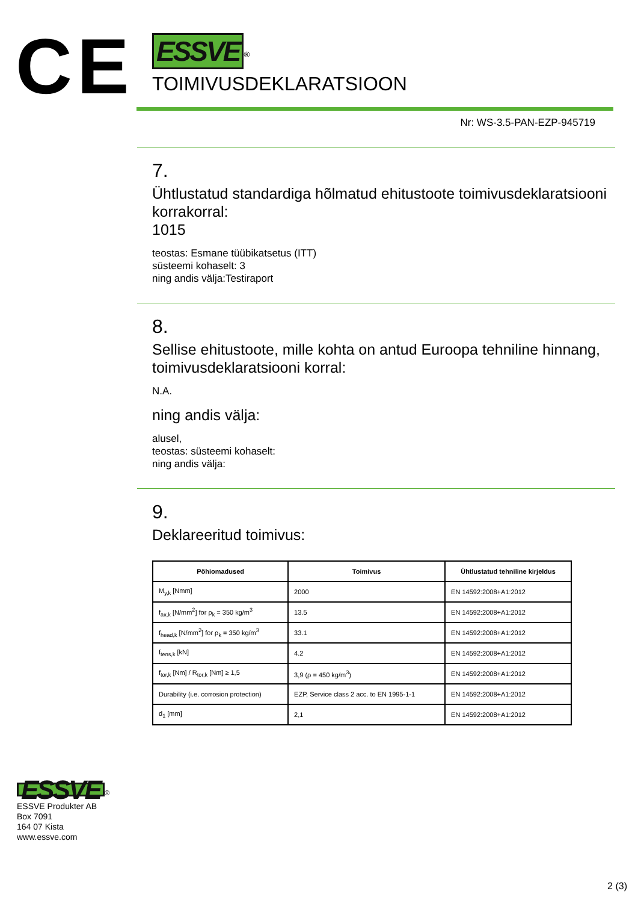CE
ESSVE
<sup>®</sup>
TOIMIVUSDEKLARATSIOON
Nr: WS-3.5-PAN-EZP-945719
7.
Ühtlustatud standardiga hõlmatud ehitustoote toimivusdeklaratsiooni korrakorral:
1015
teostas: Esmane tüübikatsetus (ITT)
süsteemi kohaselt: 3
ning andis välja:Testiraport
8.
Sellise ehitustoote, mille kohta on antud Euroopa tehniline hinnang, toimivusdeklaratsiooni korral:
N.A.
ning andis välja:
alusel,
teostas: süsteemi kohaselt:
ning andis välja:
9.
Deklareeritud toimivus:
| Põhiomadused | Toimivus | Ühtlustatud tehniline kirjeldus |
| --- | --- | --- |
| M<sub>y,k</sub> [Nmm] | 2000 | EN 14592:2008+A1:2012 |
| f<sub>ax,k</sub> [N/mm<sup>2</sup>] for ρ<sub>k</sub> = 350 kg/m<sup>3</sup> | 13.5 | EN 14592:2008+A1:2012 |
| f<sub>head,k</sub> [N/mm<sup>2</sup>] for ρ<sub>k</sub> = 350 kg/m<sup>3</sup> | 33.1 | EN 14592:2008+A1:2012 |
| f<sub>tens,k</sub> [kN] | 4.2 | EN 14592:2008+A1:2012 |
| f<sub>tor,k</sub> [Nm] / R<sub>tor,k</sub> [Nm] ≥ 1,5 | 3,9 (ρ = 450 kg/m<sup>3</sup>) | EN 14592:2008+A1:2012 |
| Durability (i.e. corrosion protection) | EZP, Service class 2 acc. to EN 1995-1-1 | EN 14592:2008+A1:2012 |
| d<sub>1</sub> [mm] | 2,1 | EN 14592:2008+A1:2012 |
ESSVE
<sup>®</sup>
ESSVE Produkter AB
Box 7091
164 07 Kista
www.essve.com
2 (3)